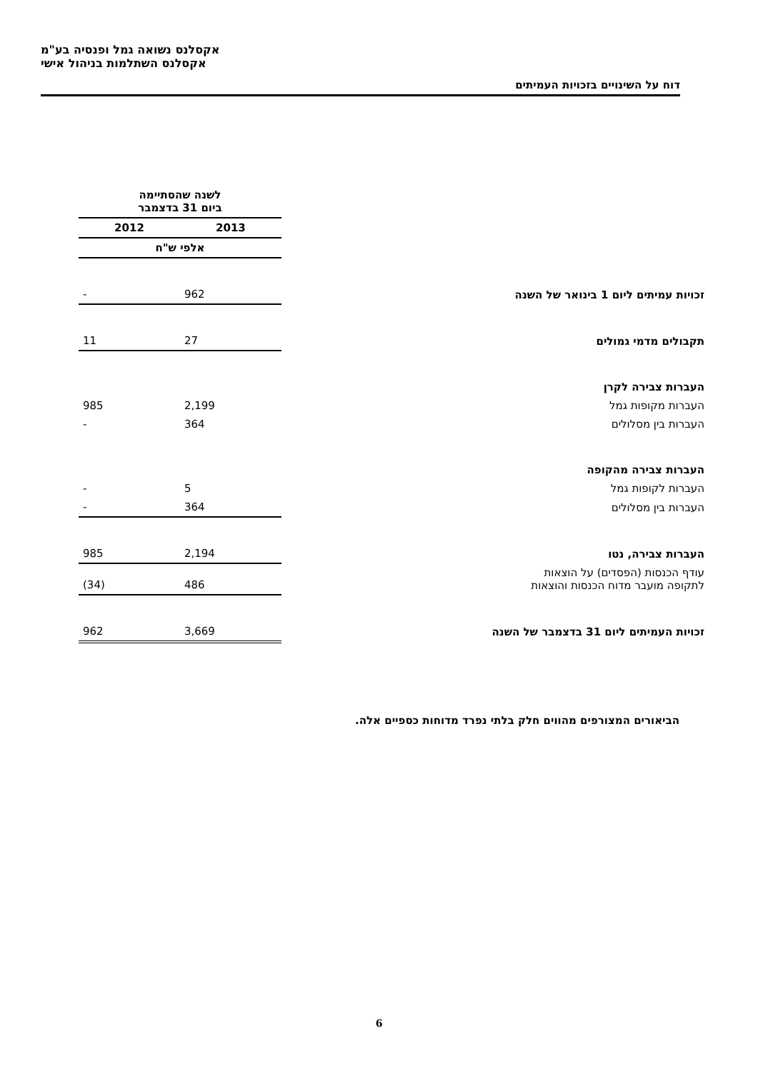אקסלנס נשואה גמל ופנסיה בע"מ
אקסלנס השתלמות בניהול אישי
דוח על השינויים בזכויות העמיתים
| | לשנה שהסתיימה ביום 31 בדצמבר | |
| | 2013 | 2012 |
| | אלפי ש"ח | |
| זכויות עמיתים ליום 1 בינואר של השנה | 962 | - |
| תקבולים מדמי גמולים | 27 | 11 |
| העברות צבירה לקרן | | |
| העברות מקופות גמל | 2,199 | 985 |
| העברות בין מסלולים | 364 | - |
| העברות צבירה מהקופה | | |
| העברות לקופות גמל | 5 | - |
| העברות בין מסלולים | 364 | - |
| העברות צבירה, נטו | 2,194 | 985 |
| עודף הכנסות (הפסדים) על הוצאות לתקופה מועבר מדוח הכנסות והוצאות | 486 | (34) |
| זכויות העמיתים ליום 31 בדצמבר של השנה | 3,669 | 962 |
הביאורים המצורפים מהווים חלק בלתי נפרד מדוחות כספיים אלה.
6